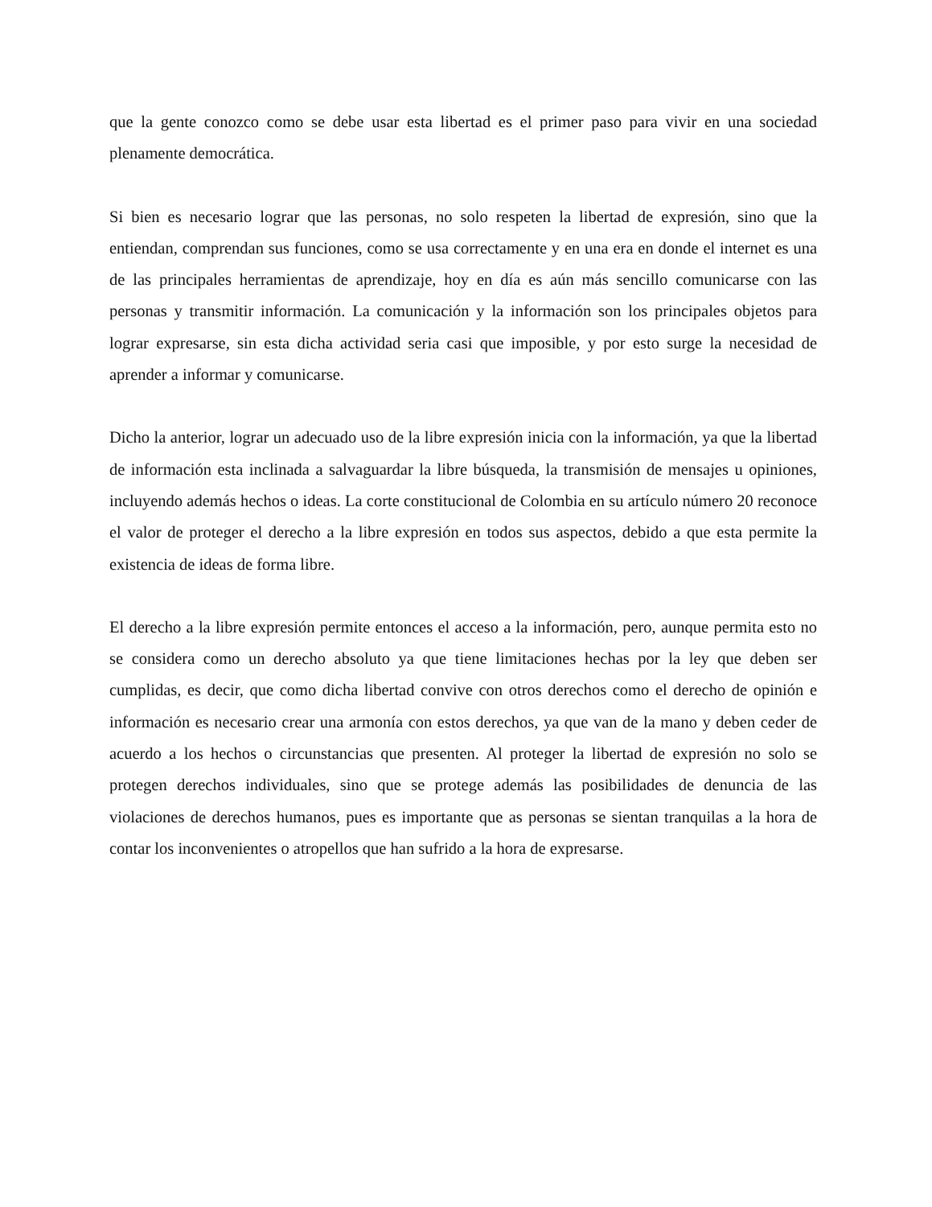que la gente conozco como se debe usar esta libertad es el primer paso para vivir en una sociedad plenamente democrática.
Si bien es necesario lograr que las personas, no solo respeten la libertad de expresión, sino que la entiendan, comprendan sus funciones, como se usa correctamente y en una era en donde el internet es una de las principales herramientas de aprendizaje, hoy en día es aún más sencillo comunicarse con las personas y transmitir información. La comunicación y la información son los principales objetos para lograr expresarse, sin esta dicha actividad seria casi que imposible, y por esto surge la necesidad de aprender a informar y comunicarse.
Dicho la anterior, lograr un adecuado uso de la libre expresión inicia con la información, ya que la libertad de información esta inclinada a salvaguardar la libre búsqueda, la transmisión de mensajes u opiniones, incluyendo además hechos o ideas. La corte constitucional de Colombia en su artículo número 20 reconoce el valor de proteger el derecho a la libre expresión en todos sus aspectos, debido a que esta permite la existencia de ideas de forma libre.
El derecho a la libre expresión permite entonces el acceso a la información, pero, aunque permita esto no se considera como un derecho absoluto ya que tiene limitaciones hechas por la ley que deben ser cumplidas, es decir, que como dicha libertad convive con otros derechos como el derecho de opinión e información es necesario crear una armonía con estos derechos, ya que van de la mano y deben ceder de acuerdo a los hechos o circunstancias que presenten. Al proteger la libertad de expresión no solo se protegen derechos individuales, sino que se protege además las posibilidades de denuncia de las violaciones de derechos humanos, pues es importante que as personas se sientan tranquilas a la hora de contar los inconvenientes o atropellos que han sufrido a la hora de expresarse.